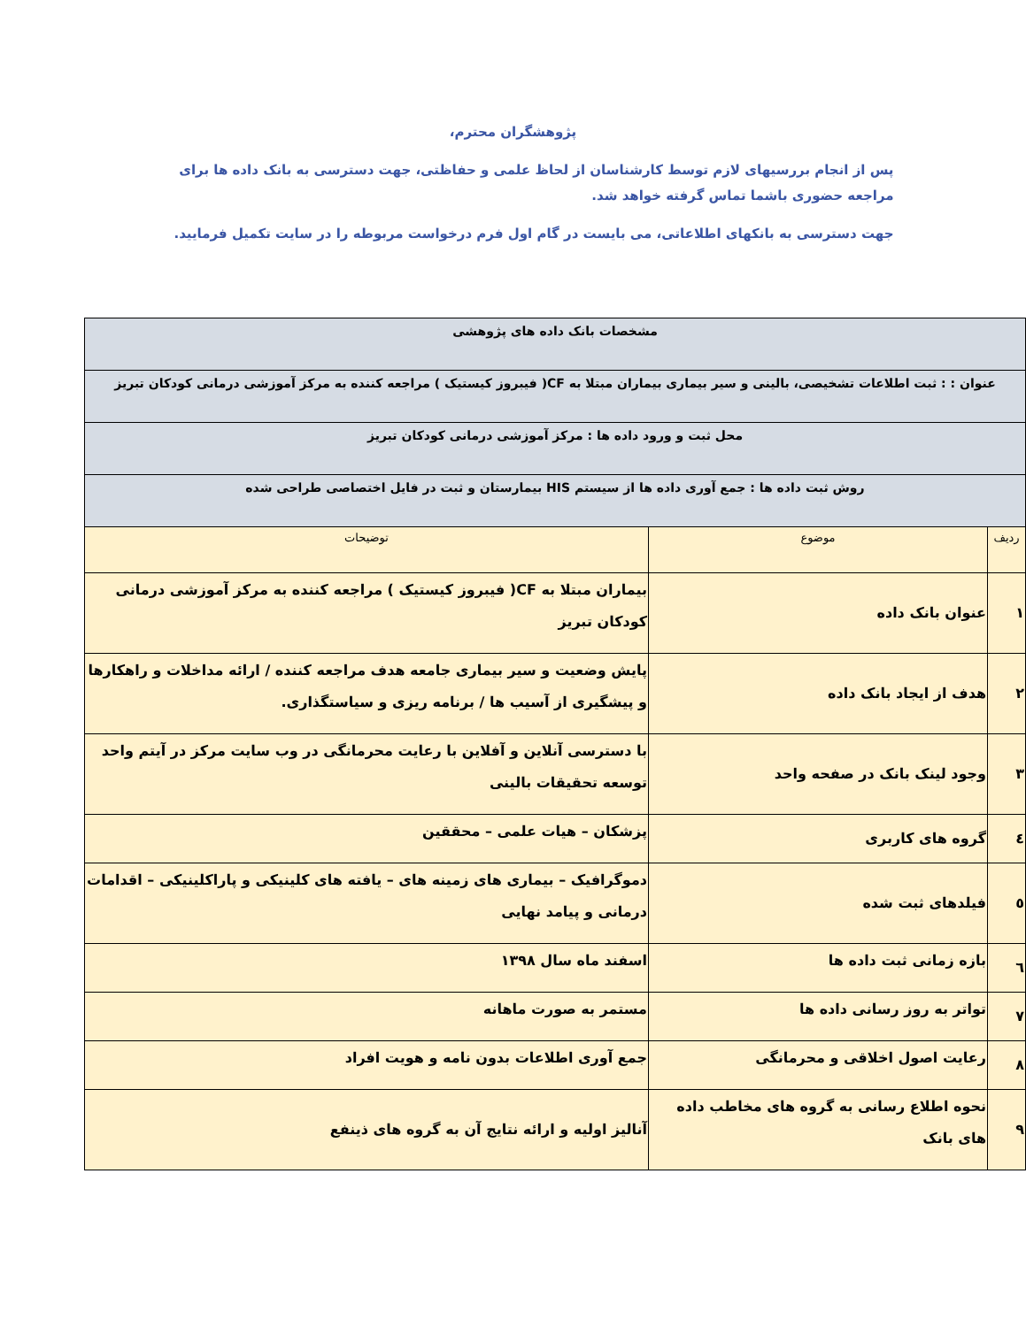پژوهشگران محترم،
پس از انجام بررسیهای لازم توسط کارشناسان از لحاظ علمی و حفاظتی، جهت دسترسی به بانک داده ها برای مراجعه حضوری باشما تماس گرفته خواهد شد.
جهت دسترسی به بانکهای اطلاعاتی، می بایست در گام اول فرم درخواست مربوطه را در سایت تکمیل فرمایید.
| مشخصات بانک داده های پژوهشی | | |
| عنوان : : ثبت اطلاعات تشخیصی، بالینی و سیر بیماری بیماران مبتلا به CF( فیبروز کیستیک ) مراجعه کننده به مرکز آموزشی درمانی کودکان تبریز | | |
| محل ثبت و ورود داده ها : مرکز آموزشی درمانی کودکان تبریز | | |
| روش ثبت داده ها : جمع آوری داده ها از سیستم HIS بیمارستان و ثبت در فایل اختصاصی طراحی شده | | |
| ردیف | موضوع | توضیحات |
| ۱ | عنوان بانک داده | بیماران مبتلا به CF( فیبروز کیستیک ) مراجعه کننده به مرکز آموزشی درمانی کودکان تبریز |
| ۲ | هدف از ایجاد بانک داده | پایش وضعیت و سیر بیماری جامعه هدف مراجعه کننده / ارائه مداخلات و راهکارها و پیشگیری از آسیب ها / برنامه ریزی و سیاستگذاری. |
| ۳ | وجود لینک بانک در صفحه واحد | با دسترسی آنلاین و آفلاین با رعایت محرمانگی در وب سایت مرکز در آیتم واحد توسعه تحقیقات بالینی |
| ٤ | گروه های کاربری | پزشکان – هیات علمی – محققین |
| ٥ | فیلدهای ثبت شده | دموگرافیک – بیماری های زمینه های – یافته های کلینیکی و پاراکلینیکی – اقدامات درمانی و پیامد نهایی |
| ٦ | بازه زمانی ثبت داده ها | اسفند ماه سال ۱۳۹۸ |
| ۷ | تواتر به روز رسانی داده ها | مستمر به صورت ماهانه |
| ۸ | رعایت اصول اخلاقی و محرمانگی | جمع آوری اطلاعات بدون نامه و هویت افراد |
| ۹ | نحوه اطلاع رسانی به گروه های مخاطب داده های بانک | آنالیز اولیه و ارائه نتایج آن به گروه های ذینفع |